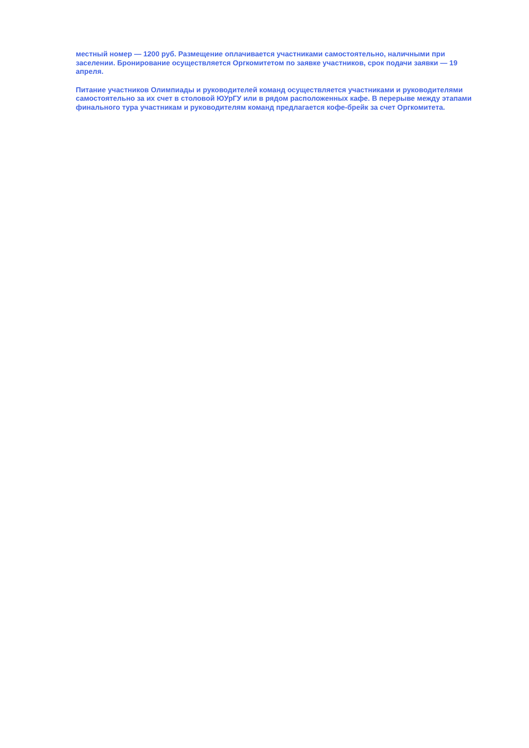местный номер — 1200 руб. Размещение оплачивается участниками самостоятельно, наличными при заселении. Бронирование осуществляется Оргкомитетом по заявке участников, срок подачи заявки — 19 апреля.
Питание участников Олимпиады и руководителей команд осуществляется участниками и руководителями самостоятельно за их счет в столовой ЮУрГУ или в рядом расположенных кафе. В перерыве между этапами финального тура участникам и руководителям команд предлагается кофе-брейк за счет Оргкомитета.